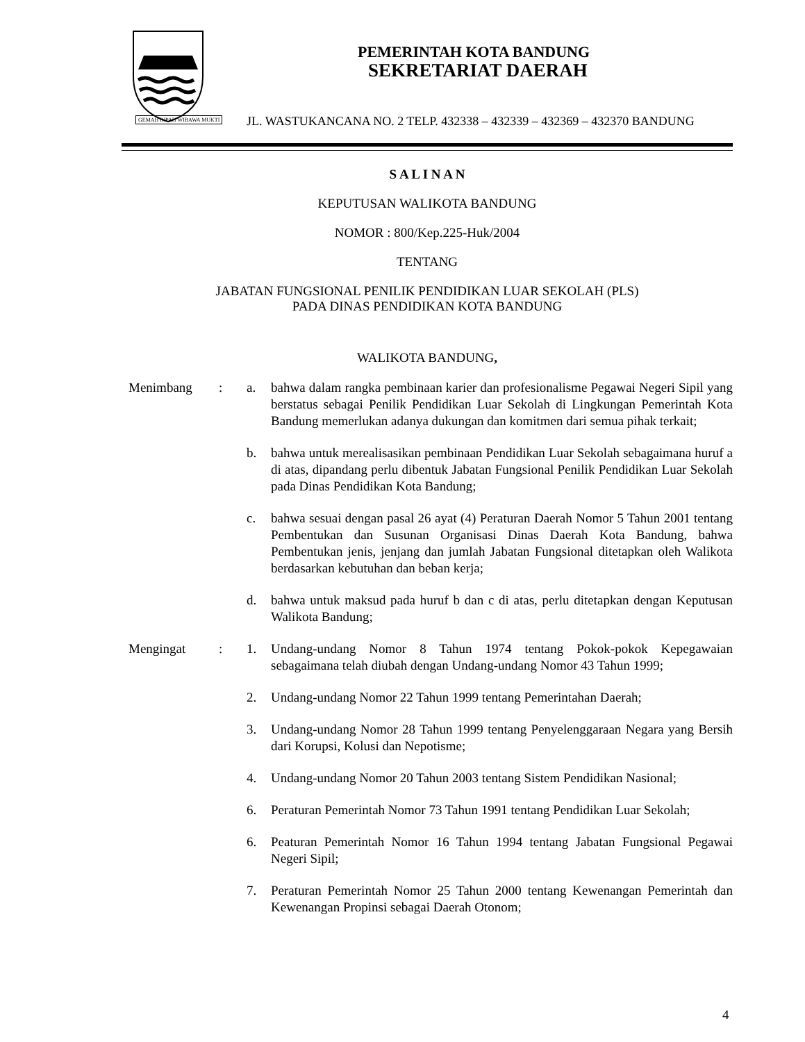PEMERINTAH KOTA BANDUNG
SEKRETARIAT DAERAH
JL. WASTUKANCANA NO. 2 TELP. 432338 – 432339 – 432369 – 432370 BANDUNG
GEMAH RIPAH WIBAWA MUKTI
S A L I N A N
KEPUTUSAN WALIKOTA BANDUNG
NOMOR : 800/Kep.225-Huk/2004
TENTANG
JABATAN FUNGSIONAL PENILIK PENDIDIKAN LUAR SEKOLAH (PLS)
PADA DINAS PENDIDIKAN KOTA BANDUNG
WALIKOTA BANDUNG,
Menimbang : a. bahwa dalam rangka pembinaan karier dan profesionalisme Pegawai Negeri Sipil yang berstatus sebagai Penilik Pendidikan Luar Sekolah di Lingkungan Pemerintah Kota Bandung memerlukan adanya dukungan dan komitmen dari semua pihak terkait;
b. bahwa untuk merealisasikan pembinaan Pendidikan Luar Sekolah sebagaimana huruf a di atas, dipandang perlu dibentuk Jabatan Fungsional Penilik Pendidikan Luar Sekolah pada Dinas Pendidikan Kota Bandung;
c. bahwa sesuai dengan pasal 26 ayat (4) Peraturan Daerah Nomor 5 Tahun 2001 tentang Pembentukan dan Susunan Organisasi Dinas Daerah Kota Bandung, bahwa Pembentukan jenis, jenjang dan jumlah Jabatan Fungsional ditetapkan oleh Walikota berdasarkan kebutuhan dan beban kerja;
d. bahwa untuk maksud pada huruf b dan c di atas, perlu ditetapkan dengan Keputusan Walikota Bandung;
Mengingat : 1. Undang-undang Nomor 8 Tahun 1974 tentang Pokok-pokok Kepegawaian sebagaimana telah diubah dengan Undang-undang Nomor 43 Tahun 1999;
2. Undang-undang Nomor 22 Tahun 1999 tentang Pemerintahan Daerah;
3. Undang-undang Nomor 28 Tahun 1999 tentang Penyelenggaraan Negara yang Bersih dari Korupsi, Kolusi dan Nepotisme;
4. Undang-undang Nomor 20 Tahun 2003 tentang Sistem Pendidikan Nasional;
6. Peraturan Pemerintah Nomor 73 Tahun 1991 tentang Pendidikan Luar Sekolah;
6. Peaturan Pemerintah Nomor 16 Tahun 1994 tentang Jabatan Fungsional Pegawai Negeri Sipil;
7. Peraturan Pemerintah Nomor 25 Tahun 2000 tentang Kewenangan Pemerintah dan Kewenangan Propinsi sebagai Daerah Otonom;
4